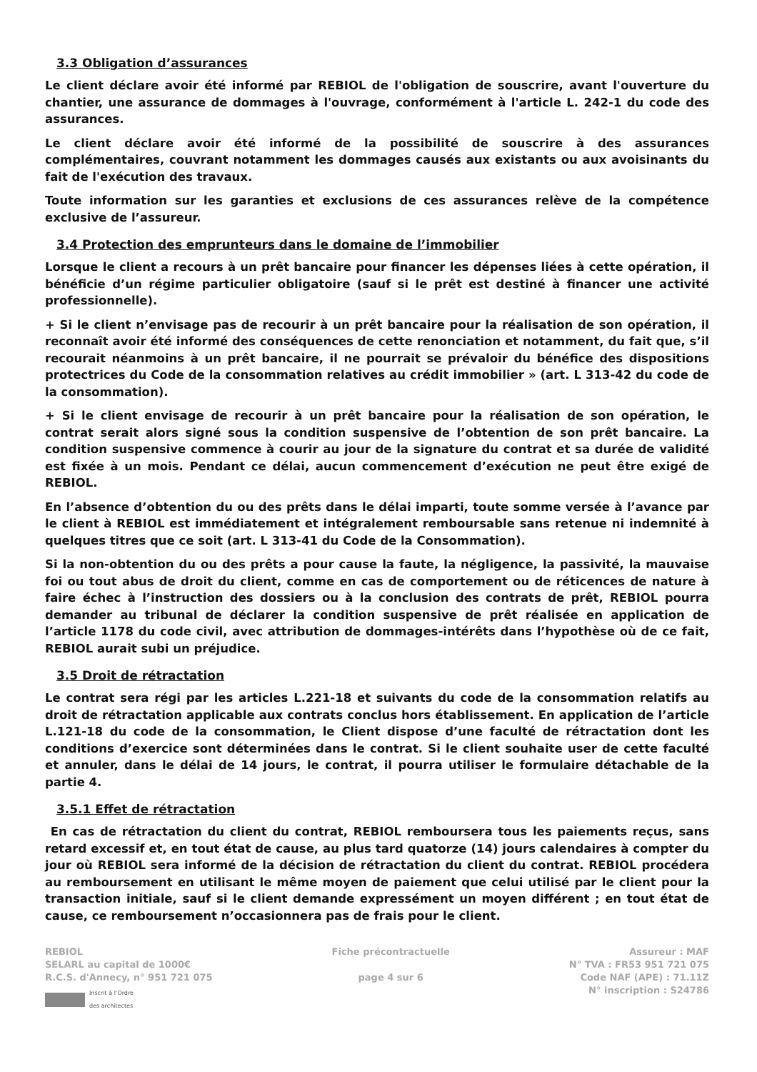3.3 Obligation d’assurances
Le client déclare avoir été informé par REBIOL de l'obligation de souscrire, avant l'ouverture du chantier, une assurance de dommages à l'ouvrage, conformément à l'article L. 242-1 du code des assurances.
Le client déclare avoir été informé de la possibilité de souscrire à des assurances complémentaires, couvrant notamment les dommages causés aux existants ou aux avoisinants du fait de l'exécution des travaux.
Toute information sur les garanties et exclusions de ces assurances relève de la compétence exclusive de l’assureur.
3.4 Protection des emprunteurs dans le domaine de l’immobilier
Lorsque le client a recours à un prêt bancaire pour financer les dépenses liées à cette opération, il bénéficie d’un régime particulier obligatoire (sauf si le prêt est destiné à financer une activité professionnelle).
+ Si le client n’envisage pas de recourir à un prêt bancaire pour la réalisation de son opération, il reconnaît avoir été informé des conséquences de cette renonciation et notamment, du fait que, s’il recourait néanmoins à un prêt bancaire, il ne pourrait se prévaloir du bénéfice des dispositions protectrices du Code de la consommation relatives au crédit immobilier » (art. L 313-42 du code de la consommation).
+ Si le client envisage de recourir à un prêt bancaire pour la réalisation de son opération, le contrat serait alors signé sous la condition suspensive de l’obtention de son prêt bancaire. La condition suspensive commence à courir au jour de la signature du contrat et sa durée de validité est fixée à un mois. Pendant ce délai, aucun commencement d’exécution ne peut être exigé de REBIOL.
En l’absence d’obtention du ou des prêts dans le délai imparti, toute somme versée à l’avance par le client à REBIOL est immédiatement et intégralement remboursable sans retenue ni indemnité à quelques titres que ce soit (art. L 313-41 du Code de la Consommation).
Si la non-obtention du ou des prêts a pour cause la faute, la négligence, la passivité, la mauvaise foi ou tout abus de droit du client, comme en cas de comportement ou de réticences de nature à faire échec à l’instruction des dossiers ou à la conclusion des contrats de prêt, REBIOL pourra demander au tribunal de déclarer la condition suspensive de prêt réalisée en application de l’article 1178 du code civil, avec attribution de dommages-intérêts dans l’hypothèse où de ce fait, REBIOL aurait subi un préjudice.
3.5 Droit de rétractation
Le contrat sera régi par les articles L.221-18 et suivants du code de la consommation relatifs au droit de rétractation applicable aux contrats conclus hors établissement. En application de l’article L.121-18 du code de la consommation, le Client dispose d’une faculté de rétractation dont les conditions d’exercice sont déterminées dans le contrat. Si le client souhaite user de cette faculté et annuler, dans le délai de 14 jours, le contrat, il pourra utiliser le formulaire détachable de la partie 4.
3.5.1 Effet de rétractation
En cas de rétractation du client du contrat, REBIOL remboursera tous les paiements reçus, sans retard excessif et, en tout état de cause, au plus tard quatorze (14) jours calendaires à compter du jour où REBIOL sera informé de la décision de rétractation du client du contrat. REBIOL procédera au remboursement en utilisant le même moyen de paiement que celui utilisé par le client pour la transaction initiale, sauf si le client demande expressément un moyen différent ; en tout état de cause, ce remboursement n’occasionnera pas de frais pour le client.
REBIOL
SELARL au capital de 1000€
R.C.S. d'Annecy, n° 951 721 075
Inscrit à l’Ordre
des architectes
Fiche précontractuelle
page 4 sur 6
Assureur : MAF
N° TVA : FR53 951 721 075
Code NAF (APE) : 71.11Z
N° inscription : S24786